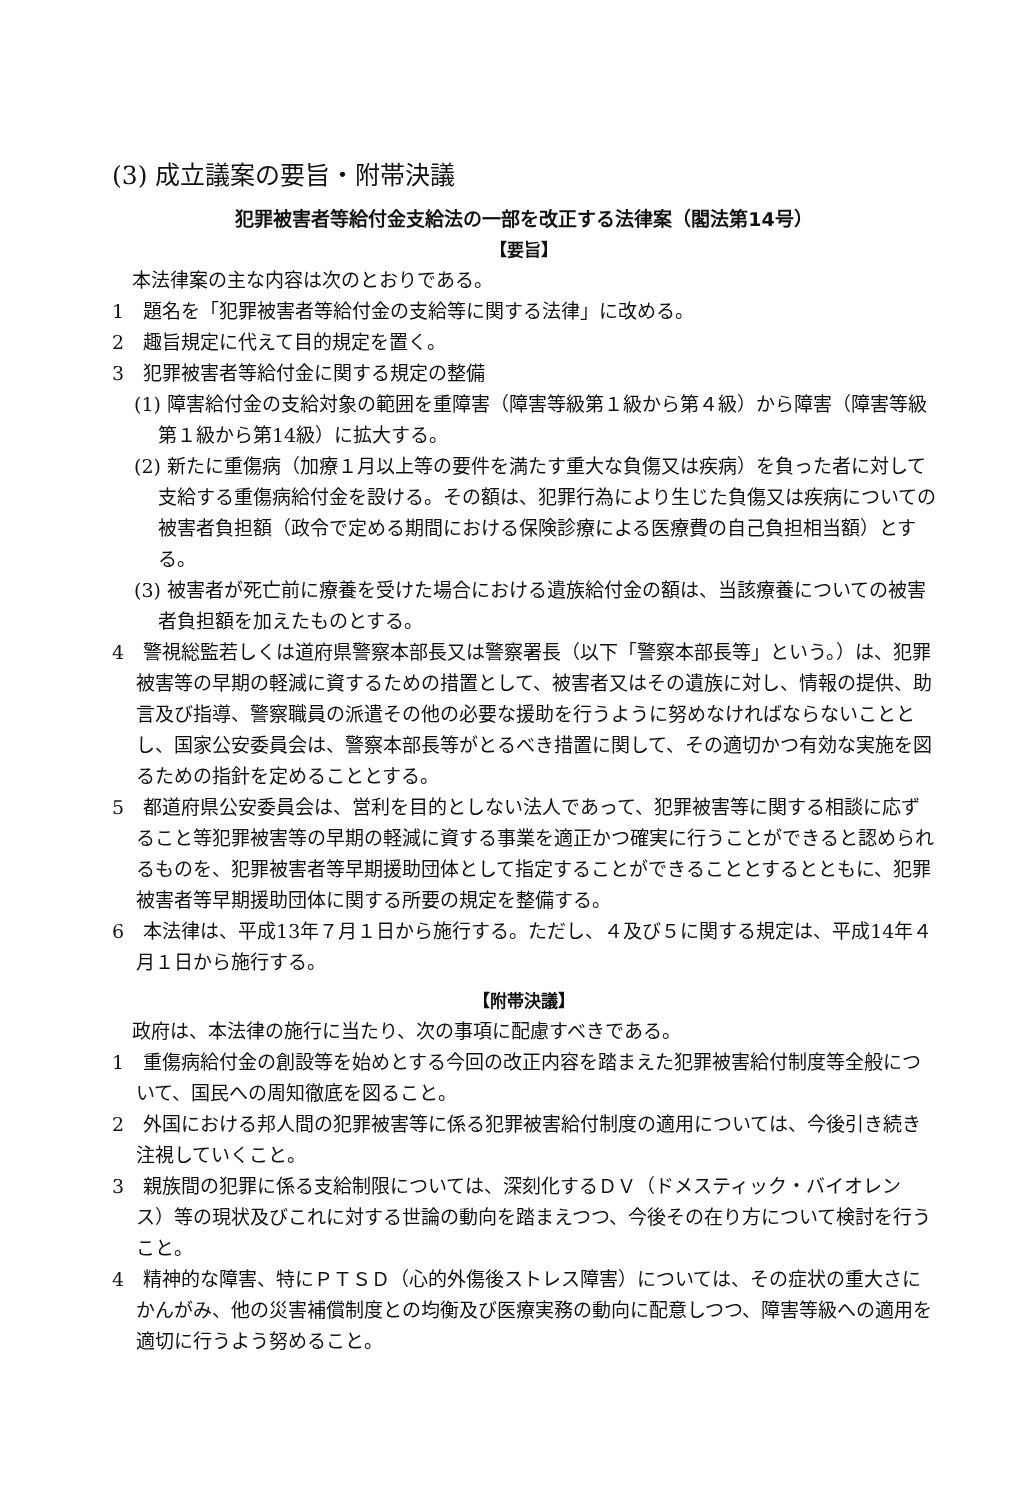(3) 成立議案の要旨・附帯決議
犯罪被害者等給付金支給法の一部を改正する法律案（閣法第14号）
【要旨】
本法律案の主な内容は次のとおりである。
1　題名を「犯罪被害者等給付金の支給等に関する法律」に改める。
2　趣旨規定に代えて目的規定を置く。
3　犯罪被害者等給付金に関する規定の整備
(1) 障害給付金の支給対象の範囲を重障害（障害等級第１級から第４級）から障害（障害等級第１級から第14級）に拡大する。
(2) 新たに重傷病（加療１月以上等の要件を満たす重大な負傷又は疾病）を負った者に対して支給する重傷病給付金を設ける。その額は、犯罪行為により生じた負傷又は疾病についての被害者負担額（政令で定める期間における保険診療による医療費の自己負担相当額）とする。
(3) 被害者が死亡前に療養を受けた場合における遺族給付金の額は、当該療養についての被害者負担額を加えたものとする。
4　警視総監若しくは道府県警察本部長又は警察署長（以下「警察本部長等」という。）は、犯罪被害等の早期の軽減に資するための措置として、被害者又はその遺族に対し、情報の提供、助言及び指導、警察職員の派遣その他の必要な援助を行うように努めなければならないこととし、国家公安委員会は、警察本部長等がとるべき措置に関して、その適切かつ有効な実施を図るための指針を定めることとする。
5　都道府県公安委員会は、営利を目的としない法人であって、犯罪被害等に関する相談に応ずること等犯罪被害等の早期の軽減に資する事業を適正かつ確実に行うことができると認められるものを、犯罪被害者等早期援助団体として指定することができることとするとともに、犯罪被害者等早期援助団体に関する所要の規定を整備する。
6　本法律は、平成13年７月１日から施行する。ただし、４及び５に関する規定は、平成14年４月１日から施行する。
【附帯決議】
政府は、本法律の施行に当たり、次の事項に配慮すべきである。
1　重傷病給付金の創設等を始めとする今回の改正内容を踏まえた犯罪被害給付制度等全般について、国民への周知徹底を図ること。
2　外国における邦人間の犯罪被害等に係る犯罪被害給付制度の適用については、今後引き続き注視していくこと。
3　親族間の犯罪に係る支給制限については、深刻化するＤＶ（ドメスティック・バイオレンス）等の現状及びこれに対する世論の動向を踏まえつつ、今後その在り方について検討を行うこと。
4　精神的な障害、特にＰＴＳＤ（心的外傷後ストレス障害）については、その症状の重大さにかんがみ、他の災害補償制度との均衡及び医療実務の動向に配意しつつ、障害等級への適用を適切に行うよう努めること。